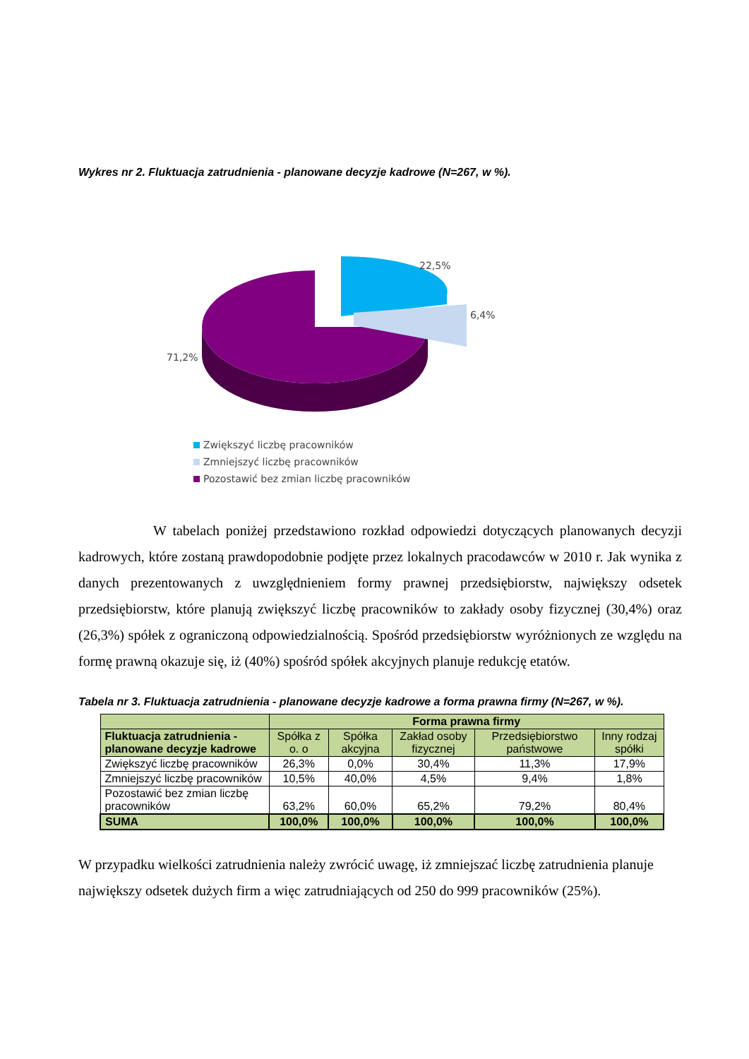Wykres nr 2. Fluktuacja zatrudnienia - planowane decyzje kadrowe (N=267, w %).
22,5%
6,4%
71,2%
Zwiększyć liczbę pracowników
Zmniejszyć liczbę pracowników
Pozostawić bez zmian liczbę pracowników
W tabelach poniżej przedstawiono rozkład odpowiedzi dotyczących planowanych decyzji kadrowych, które zostaną prawdopodobnie podjęte przez lokalnych pracodawców w 2010 r. Jak wynika z danych prezentowanych z uwzględnieniem formy prawnej przedsiębiorstw, największy odsetek przedsiębiorstw, które planują zwiększyć liczbę pracowników to zakłady osoby fizycznej (30,4%) oraz (26,3%) spółek z ograniczoną odpowiedzialnością. Spośród przedsiębiorstw wyróżnionych ze względu na formę prawną okazuje się, iż (40%) spośród spółek akcyjnych planuje redukcję etatów.
Tabela nr 3. Fluktuacja zatrudnienia - planowane decyzje kadrowe a forma prawna firmy (N=267, w %).
| | Forma prawna firmy | | | | |
| --- | --- | --- | --- | --- | --- |
| Fluktuacja zatrudnienia - planowane decyzje kadrowe | Spółka z o. o | Spółka akcyjna | Zakład osoby fizycznej | Przedsiębiorstwo państwowe | Inny rodzaj spółki |
| Zwiększyć liczbę pracowników | 26,3% | 0,0% | 30,4% | 11,3% | 17,9% |
| Zmniejszyć liczbę pracowników | 10,5% | 40,0% | 4,5% | 9,4% | 1,8% |
| Pozostawić bez zmian liczbę pracowników | 63,2% | 60,0% | 65,2% | 79,2% | 80,4% |
| SUMA | 100,0% | 100,0% | 100,0% | 100,0% | 100,0% |
W przypadku wielkości zatrudnienia należy zwrócić uwagę, iż zmniejszać liczbę zatrudnienia planuje największy odsetek dużych firm a więc zatrudniających od 250 do 999 pracowników (25%).